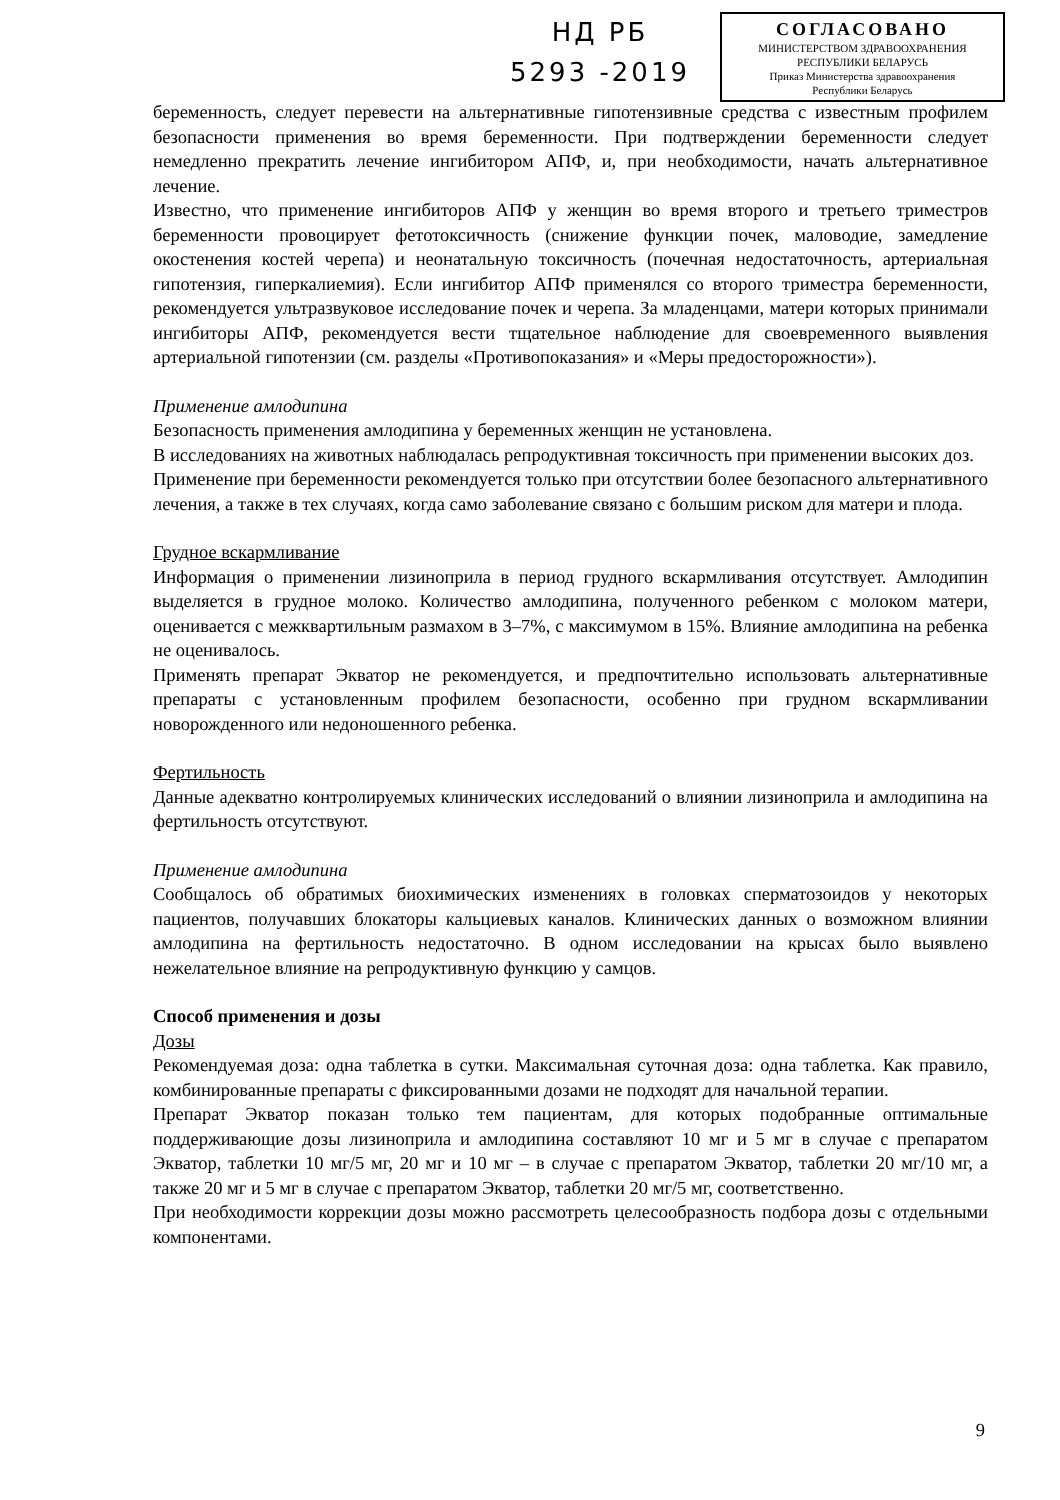НД РБ
5293 -2019
СОГЛАСОВАНО
МИНИСТЕРСТВОМ ЗДРАВООХРАНЕНИЯ
РЕСПУБЛИКИ БЕЛАРУСЬ
Приказ Министерства здравоохранения
Республики Беларусь
беременность, следует перевести на альтернативные гипотензивные средства с известным профилем безопасности применения во время беременности. При подтверждении беременности следует немедленно прекратить лечение ингибитором АПФ, и, при необходимости, начать альтернативное лечение.
Известно, что применение ингибиторов АПФ у женщин во время второго и третьего триместров беременности провоцирует фетотоксичность (снижение функции почек, маловодие, замедление окостенения костей черепа) и неонатальную токсичность (почечная недостаточность, артериальная гипотензия, гиперкалиемия). Если ингибитор АПФ применялся со второго триместра беременности, рекомендуется ультразвуковое исследование почек и черепа. За младенцами, матери которых принимали ингибиторы АПФ, рекомендуется вести тщательное наблюдение для своевременного выявления артериальной гипотензии (см. разделы «Противопоказания» и «Меры предосторожности»).
Применение амлодипина
Безопасность применения амлодипина у беременных женщин не установлена.
В исследованиях на животных наблюдалась репродуктивная токсичность при применении высоких доз.
Применение при беременности рекомендуется только при отсутствии более безопасного альтернативного лечения, а также в тех случаях, когда само заболевание связано с большим риском для матери и плода.
Грудное вскармливание
Информация о применении лизиноприла в период грудного вскармливания отсутствует. Амлодипин выделяется в грудное молоко. Количество амлодипина, полученного ребенком с молоком матери, оценивается с межквартильным размахом в 3–7%, с максимумом в 15%. Влияние амлодипина на ребенка не оценивалось.
Применять препарат Экватор не рекомендуется, и предпочтительно использовать альтернативные препараты с установленным профилем безопасности, особенно при грудном вскармливании новорожденного или недоношенного ребенка.
Фертильность
Данные адекватно контролируемых клинических исследований о влиянии лизиноприла и амлодипина на фертильность отсутствуют.
Применение амлодипина
Сообщалось об обратимых биохимических изменениях в головках сперматозоидов у некоторых пациентов, получавших блокаторы кальциевых каналов. Клинических данных о возможном влиянии амлодипина на фертильность недостаточно. В одном исследовании на крысах было выявлено нежелательное влияние на репродуктивную функцию у самцов.
Способ применения и дозы
Дозы
Рекомендуемая доза: одна таблетка в сутки. Максимальная суточная доза: одна таблетка. Как правило, комбинированные препараты с фиксированными дозами не подходят для начальной терапии.
Препарат Экватор показан только тем пациентам, для которых подобранные оптимальные поддерживающие дозы лизиноприла и амлодипина составляют 10 мг и 5 мг в случае с препаратом Экватор, таблетки 10 мг/5 мг, 20 мг и 10 мг – в случае с препаратом Экватор, таблетки 20 мг/10 мг, а также 20 мг и 5 мг в случае с препаратом Экватор, таблетки 20 мг/5 мг, соответственно.
При необходимости коррекции дозы можно рассмотреть целесообразность подбора дозы с отдельными компонентами.
9